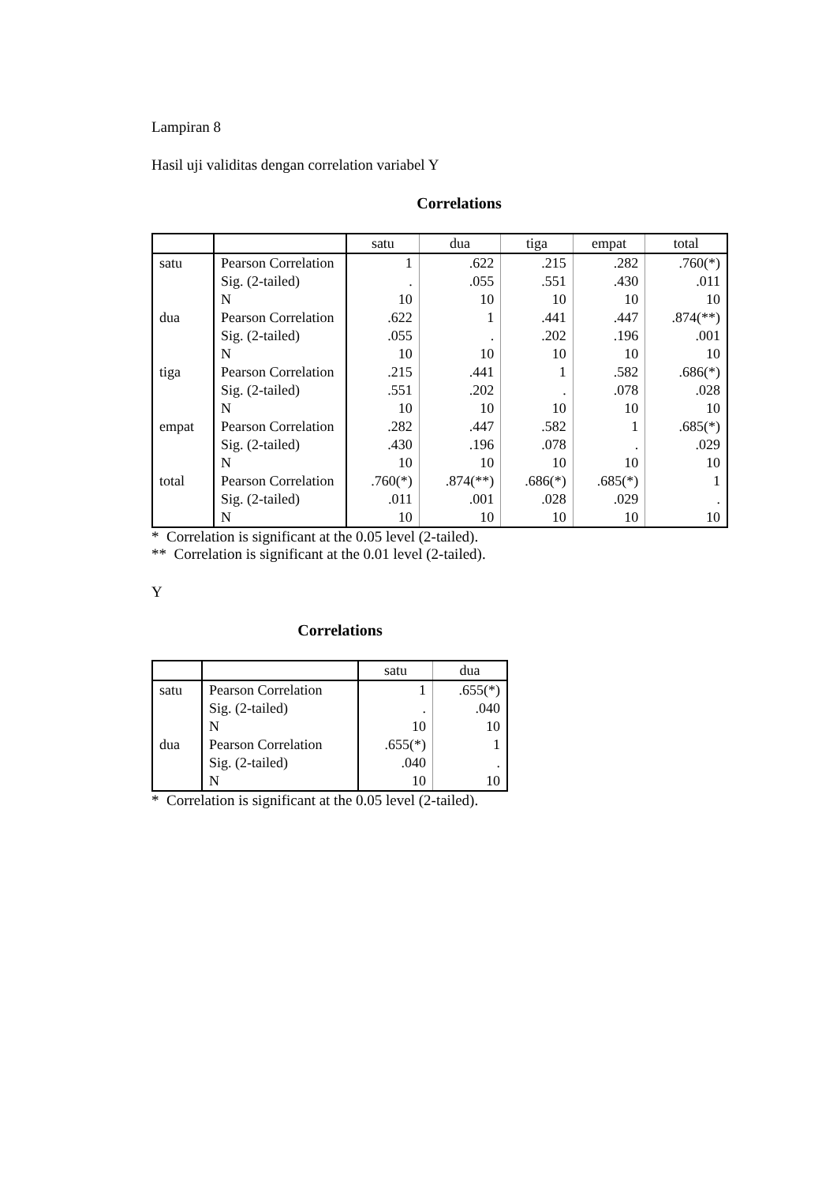Lampiran 8
Hasil uji validitas dengan correlation variabel Y
Correlations
| | | satu | dua | tiga | empat | total |
| --- | --- | --- | --- | --- | --- | --- |
| satu | Pearson Correlation | 1 | .622 | .215 | .282 | .760(*) |
| | Sig. (2-tailed) | . | .055 | .551 | .430 | .011 |
| | N | 10 | 10 | 10 | 10 | 10 |
| dua | Pearson Correlation | .622 | 1 | .441 | .447 | .874(**) |
| | Sig. (2-tailed) | .055 | . | .202 | .196 | .001 |
| | N | 10 | 10 | 10 | 10 | 10 |
| tiga | Pearson Correlation | .215 | .441 | 1 | .582 | .686(*) |
| | Sig. (2-tailed) | .551 | .202 | . | .078 | .028 |
| | N | 10 | 10 | 10 | 10 | 10 |
| empat | Pearson Correlation | .282 | .447 | .582 | 1 | .685(*) |
| | Sig. (2-tailed) | .430 | .196 | .078 | . | .029 |
| | N | 10 | 10 | 10 | 10 | 10 |
| total | Pearson Correlation | .760(*) | .874(**) | .686(*) | .685(*) | 1 |
| | Sig. (2-tailed) | .011 | .001 | .028 | .029 | . |
| | N | 10 | 10 | 10 | 10 | 10 |
* Correlation is significant at the 0.05 level (2-tailed).
** Correlation is significant at the 0.01 level (2-tailed).
Y
Correlations
| | | satu | dua |
| --- | --- | --- | --- |
| satu | Pearson Correlation | 1 | .655(*) |
| | Sig. (2-tailed) | . | .040 |
| | N | 10 | 10 |
| dua | Pearson Correlation | .655(*) | 1 |
| | Sig. (2-tailed) | .040 | . |
| | N | 10 | 10 |
* Correlation is significant at the 0.05 level (2-tailed).